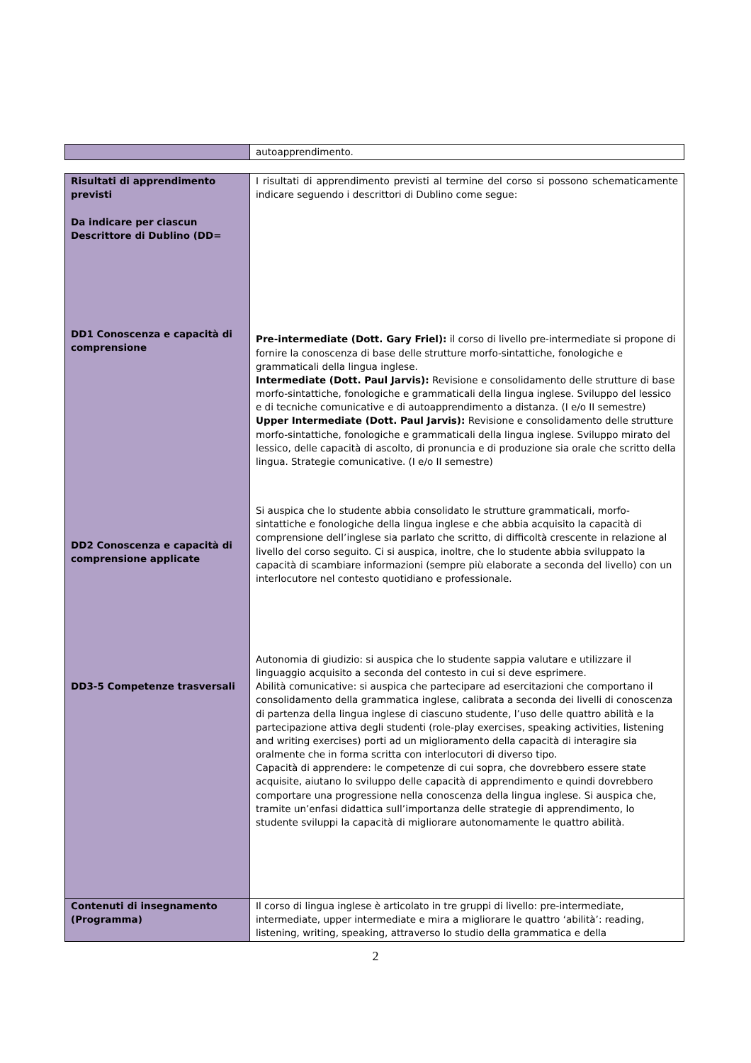| | autoapprendimento. |
| Risultati di apprendimento previsti Da indicare per ciascun Descrittore di Dublino (DD= DD1 Conoscenza e capacità di comprensione DD2 Conoscenza e capacità di comprensione applicate DD3-5 Competenze trasversali | I risultati di apprendimento previsti al termine del corso si possono schematicamente indicare seguendo i descrittori di Dublino come segue: Pre-intermediate (Dott. Gary Friel): il corso di livello pre-intermediate si propone di fornire la conoscenza di base delle strutture morfo-sintattiche, fonologiche e grammaticali della lingua inglese. Intermediate (Dott. Paul Jarvis): Revisione e consolidamento delle strutture di base morfo-sintattiche, fonologiche e grammaticali della lingua inglese. Sviluppo del lessico e di tecniche comunicative e di autoapprendimento a distanza. (I e/o II semestre) Upper Intermediate (Dott. Paul Jarvis): Revisione e consolidamento delle strutture morfo-sintattiche, fonologiche e grammaticali della lingua inglese. Sviluppo mirato del lessico, delle capacità di ascolto, di pronuncia e di produzione sia orale che scritto della lingua. Strategie comunicative. (I e/o II semestre) Si auspica che lo studente abbia consolidato le strutture grammaticali, morfo-sintattiche e fonologiche della lingua inglese e che abbia acquisito la capacità di comprensione dell’inglese sia parlato che scritto, di difficoltà crescente in relazione al livello del corso seguito. Ci si auspica, inoltre, che lo studente abbia sviluppato la capacità di scambiare informazioni (sempre più elaborate a seconda del livello) con un interlocutore nel contesto quotidiano e professionale. Autonomia di giudizio: si auspica che lo studente sappia valutare e utilizzare il linguaggio acquisito a seconda del contesto in cui si deve esprimere. Abilità comunicative: si auspica che partecipare ad esercitazioni che comportano il consolidamento della grammatica inglese, calibrata a seconda dei livelli di conoscenza di partenza della lingua inglese di ciascuno studente, l’uso delle quattro abilità e la partecipazione attiva degli studenti (role-play exercises, speaking activities, listening and writing exercises) porti ad un miglioramento della capacità di interagire sia oralmente che in forma scritta con interlocutori di diverso tipo. Capacità di apprendere: le competenze di cui sopra, che dovrebbero essere state acquisite, aiutano lo sviluppo delle capacità di apprendimento e quindi dovrebbero comportare una progressione nella conoscenza della lingua inglese. Si auspica che, tramite un’enfasi didattica sull’importanza delle strategie di apprendimento, lo studente sviluppi la capacità di migliorare autonomamente le quattro abilità. |
| Contenuti di insegnamento (Programma) | Il corso di lingua inglese è articolato in tre gruppi di livello: pre-intermediate, intermediate, upper intermediate e mira a migliorare le quattro ‘abilità’: reading, listening, writing, speaking, attraverso lo studio della grammatica e della |
2